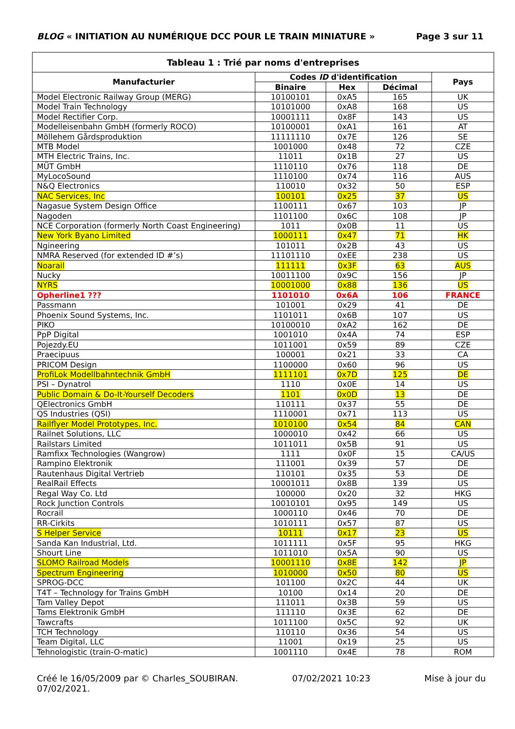BLOG « INITIATION AU NUMÉRIQUE DCC POUR LE TRAIN MINIATURE » Page 3 sur 11
| Tableau 1 : Trié par noms d'entreprises | | | | |
| --- | --- | --- | --- | --- |
| Manufacturier | Codes ID d'identification | | | Pays |
| | Binaire | Hex | Décimal | |
| Model Electronic Railway Group (MERG) | 10100101 | 0xA5 | 165 | UK |
| Model Train Technology | 10101000 | 0xA8 | 168 | US |
| Model Rectifier Corp. | 10001111 | 0x8F | 143 | US |
| Modelleisenbahn GmbH (formerly ROCO) | 10100001 | 0xA1 | 161 | AT |
| Möllehem Gårdsproduktion | 11111110 | 0x7E | 126 | SE |
| MTB Model | 1001000 | 0x48 | 72 | CZE |
| MTH Electric Trains, Inc. | 11011 | 0x1B | 27 | US |
| MÜT GmbH | 1110110 | 0x76 | 118 | DE |
| MyLocoSound | 1110100 | 0x74 | 116 | AUS |
| N&Q Electronics | 110010 | 0x32 | 50 | ESP |
| NAC Services, Inc | 100101 | 0x25 | 37 | US |
| Nagasue System Design Office | 1100111 | 0x67 | 103 | JP |
| Nagoden | 1101100 | 0x6C | 108 | JP |
| NCE Corporation (formerly North Coast Engineering) | 1011 | 0x0B | 11 | US |
| New York Byano Limited | 1000111 | 0x47 | 71 | HK |
| Ngineering | 101011 | 0x2B | 43 | US |
| NMRA Reserved (for extended ID #’s) | 11101110 | 0xEE | 238 | US |
| Noarail | 111111 | 0x3F | 63 | AUS |
| Nucky | 10011100 | 0x9C | 156 | JP |
| NYRS | 10001000 | 0x88 | 136 | US |
| Opherline1 ??? | 1101010 | 0x6A | 106 | FRANCE |
| Passmann | 101001 | 0x29 | 41 | DE |
| Phoenix Sound Systems, Inc. | 1101011 | 0x6B | 107 | US |
| PIKO | 10100010 | 0xA2 | 162 | DE |
| PpP Digital | 1001010 | 0x4A | 74 | ESP |
| Pojezdy.EU | 1011001 | 0x59 | 89 | CZE |
| Praecipuus | 100001 | 0x21 | 33 | CA |
| PRICOM Design | 1100000 | 0x60 | 96 | US |
| ProfiLok Modellbahntechnik GmbH | 1111101 | 0x7D | 125 | DE |
| PSI – Dynatrol | 1110 | 0x0E | 14 | US |
| Public Domain & Do-It-Yourself Decoders | 1101 | 0x0D | 13 | DE |
| QElectronics GmbH | 110111 | 0x37 | 55 | DE |
| QS Industries (QSI) | 1110001 | 0x71 | 113 | US |
| Railflyer Model Prototypes, Inc. | 1010100 | 0x54 | 84 | CAN |
| Railnet Solutions, LLC | 1000010 | 0x42 | 66 | US |
| Railstars Limited | 1011011 | 0x5B | 91 | US |
| Ramfixx Technologies (Wangrow) | 1111 | 0x0F | 15 | CA/US |
| Rampino Elektronik | 111001 | 0x39 | 57 | DE |
| Rautenhaus Digital Vertrieb | 110101 | 0x35 | 53 | DE |
| RealRail Effects | 10001011 | 0x8B | 139 | US |
| Regal Way Co. Ltd | 100000 | 0x20 | 32 | HKG |
| Rock Junction Controls | 10010101 | 0x95 | 149 | US |
| Rocrail | 1000110 | 0x46 | 70 | DE |
| RR-Cirkits | 1010111 | 0x57 | 87 | US |
| S Helper Service | 10111 | 0x17 | 23 | US |
| Sanda Kan Industrial, Ltd. | 1011111 | 0x5F | 95 | HKG |
| Shourt Line | 1011010 | 0x5A | 90 | US |
| SLOMO Railroad Models | 10001110 | 0x8E | 142 | JP |
| Spectrum Engineering | 1010000 | 0x50 | 80 | US |
| SPROG-DCC | 101100 | 0x2C | 44 | UK |
| T4T – Technology for Trains GmbH | 10100 | 0x14 | 20 | DE |
| Tam Valley Depot | 111011 | 0x3B | 59 | US |
| Tams Elektronik GmbH | 111110 | 0x3E | 62 | DE |
| Tawcrafts | 1011100 | 0x5C | 92 | UK |
| TCH Technology | 110110 | 0x36 | 54 | US |
| Team Digital, LLC | 11001 | 0x19 | 25 | US |
| Tehnologistic (train-O-matic) | 1001110 | 0x4E | 78 | ROM |
Créé le 16/05/2009 par © Charles_SOUBIRAN. 07/02/2021 10:23 Mise à jour du
07/02/2021.